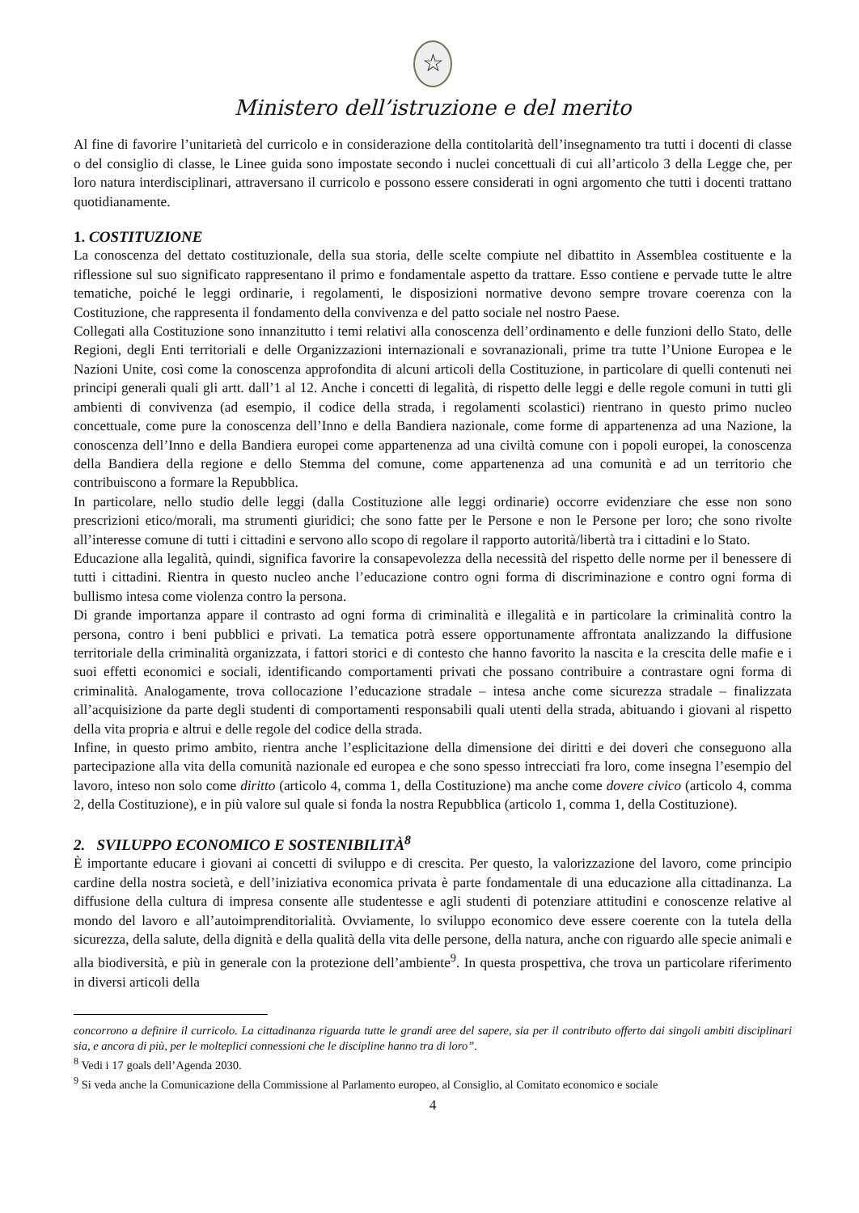☆
Ministero dell’istruzione e del merito
Al fine di favorire l’unitarietà del curricolo e in considerazione della contitolarità dell’insegnamento tra tutti i docenti di classe o del consiglio di classe, le Linee guida sono impostate secondo i nuclei concettuali di cui all’articolo 3 della Legge che, per loro natura interdisciplinari, attraversano il curricolo e possono essere considerati in ogni argomento che tutti i docenti trattano quotidianamente.
1. COSTITUZIONE
La conoscenza del dettato costituzionale, della sua storia, delle scelte compiute nel dibattito in Assemblea costituente e la riflessione sul suo significato rappresentano il primo e fondamentale aspetto da trattare. Esso contiene e pervade tutte le altre tematiche, poiché le leggi ordinarie, i regolamenti, le disposizioni normative devono sempre trovare coerenza con la Costituzione, che rappresenta il fondamento della convivenza e del patto sociale nel nostro Paese.
Collegati alla Costituzione sono innanzitutto i temi relativi alla conoscenza dell’ordinamento e delle funzioni dello Stato, delle Regioni, degli Enti territoriali e delle Organizzazioni internazionali e sovranazionali, prime tra tutte l’Unione Europea e le Nazioni Unite, così come la conoscenza approfondita di alcuni articoli della Costituzione, in particolare di quelli contenuti nei principi generali quali gli artt. dall’1 al 12. Anche i concetti di legalità, di rispetto delle leggi e delle regole comuni in tutti gli ambienti di convivenza (ad esempio, il codice della strada, i regolamenti scolastici) rientrano in questo primo nucleo concettuale, come pure la conoscenza dell’Inno e della Bandiera nazionale, come forme di appartenenza ad una Nazione, la conoscenza dell’Inno e della Bandiera europei come appartenenza ad una civiltà comune con i popoli europei, la conoscenza della Bandiera della regione e dello Stemma del comune, come appartenenza ad una comunità e ad un territorio che contribuiscono a formare la Repubblica.
In particolare, nello studio delle leggi (dalla Costituzione alle leggi ordinarie) occorre evidenziare che esse non sono prescrizioni etico/morali, ma strumenti giuridici; che sono fatte per le Persone e non le Persone per loro; che sono rivolte all’interesse comune di tutti i cittadini e servono allo scopo di regolare il rapporto autorità/libertà tra i cittadini e lo Stato.
Educazione alla legalità, quindi, significa favorire la consapevolezza della necessità del rispetto delle norme per il benessere di tutti i cittadini. Rientra in questo nucleo anche l’educazione contro ogni forma di discriminazione e contro ogni forma di bullismo intesa come violenza contro la persona.
Di grande importanza appare il contrasto ad ogni forma di criminalità e illegalità e in particolare la criminalità contro la persona, contro i beni pubblici e privati. La tematica potrà essere opportunamente affrontata analizzando la diffusione territoriale della criminalità organizzata, i fattori storici e di contesto che hanno favorito la nascita e la crescita delle mafie e i suoi effetti economici e sociali, identificando comportamenti privati che possano contribuire a contrastare ogni forma di criminalità. Analogamente, trova collocazione l’educazione stradale – intesa anche come sicurezza stradale – finalizzata all’acquisizione da parte degli studenti di comportamenti responsabili quali utenti della strada, abituando i giovani al rispetto della vita propria e altrui e delle regole del codice della strada.
Infine, in questo primo ambito, rientra anche l’esplicitazione della dimensione dei diritti e dei doveri che conseguono alla partecipazione alla vita della comunità nazionale ed europea e che sono spesso intrecciati fra loro, come insegna l’esempio del lavoro, inteso non solo come diritto (articolo 4, comma 1, della Costituzione) ma anche come dovere civico (articolo 4, comma 2, della Costituzione), e in più valore sul quale si fonda la nostra Repubblica (articolo 1, comma 1, della Costituzione).
2. SVILUPPO ECONOMICO E SOSTENIBILITÀ<sup>8</sup>
È importante educare i giovani ai concetti di sviluppo e di crescita. Per questo, la valorizzazione del lavoro, come principio cardine della nostra società, e dell’iniziativa economica privata è parte fondamentale di una educazione alla cittadinanza. La diffusione della cultura di impresa consente alle studentesse e agli studenti di potenziare attitudini e conoscenze relative al mondo del lavoro e all’autoimprenditorialità. Ovviamente, lo sviluppo economico deve essere coerente con la tutela della sicurezza, della salute, della dignità e della qualità della vita delle persone, della natura, anche con riguardo alle specie animali e alla biodiversità, e più in generale con la protezione dell’ambiente<sup>9</sup>. In questa prospettiva, che trova un particolare riferimento in diversi articoli della
concorrono a definire il curricolo. La cittadinanza riguarda tutte le grandi aree del sapere, sia per il contributo offerto dai singoli ambiti disciplinari sia, e ancora di più, per le molteplici connessioni che le discipline hanno tra di loro”.
<sup>8</sup> Vedi i 17 goals dell’Agenda 2030.
<sup>9</sup> Si veda anche la Comunicazione della Commissione al Parlamento europeo, al Consiglio, al Comitato economico e sociale
4